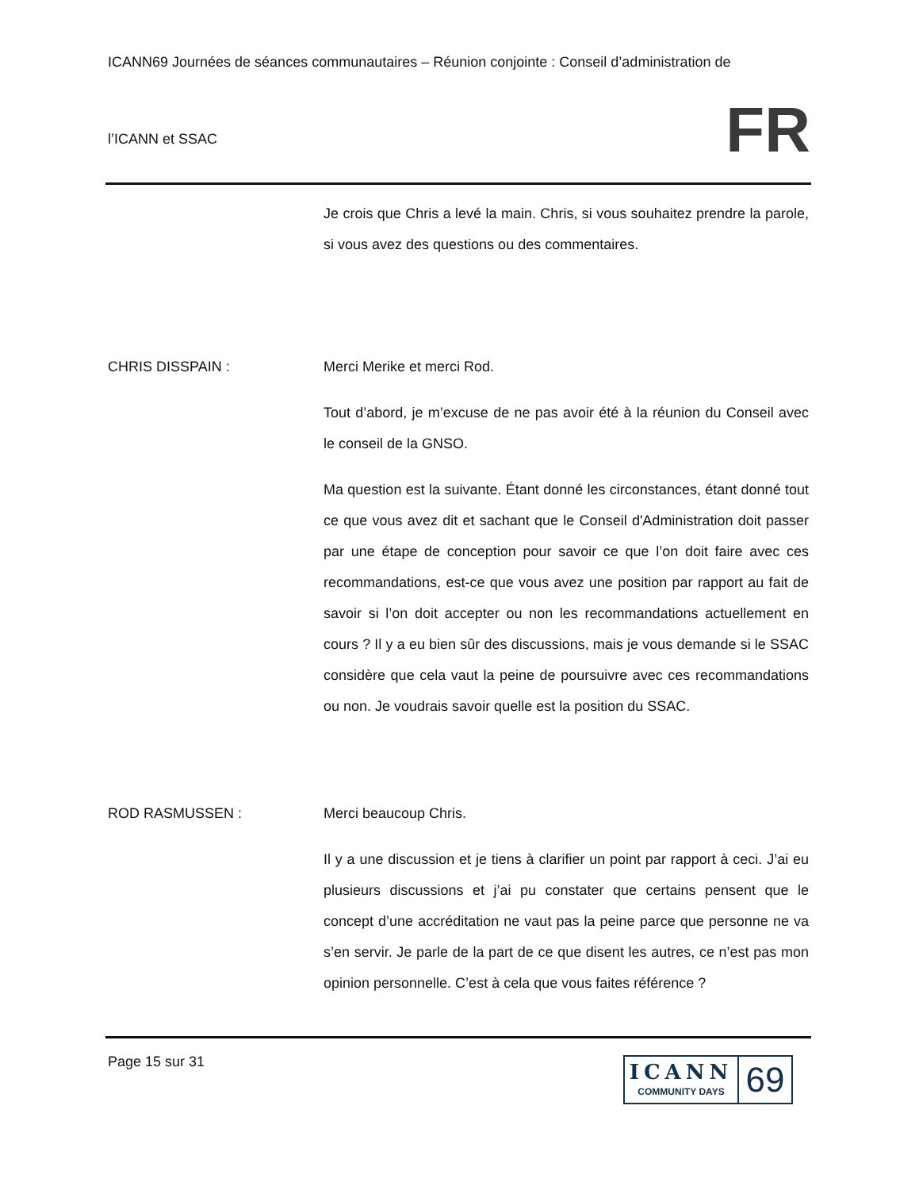ICANN69 Journées de séances communautaires – Réunion conjointe : Conseil d’administration de
l’ICANN et SSAC
FR
Je crois que Chris a levé la main. Chris, si vous souhaitez prendre la parole, si vous avez des questions ou des commentaires.
CHRIS DISSPAIN : Merci Merike et merci Rod.
Tout d’abord, je m’excuse de ne pas avoir été à la réunion du Conseil avec le conseil de la GNSO.
Ma question est la suivante. Étant donné les circonstances, étant donné tout ce que vous avez dit et sachant que le Conseil d'Administration doit passer par une étape de conception pour savoir ce que l’on doit faire avec ces recommandations, est-ce que vous avez une position par rapport au fait de savoir si l’on doit accepter ou non les recommandations actuellement en cours ? Il y a eu bien sûr des discussions, mais je vous demande si le SSAC considère que cela vaut la peine de poursuivre avec ces recommandations ou non. Je voudrais savoir quelle est la position du SSAC.
ROD RASMUSSEN : Merci beaucoup Chris.
Il y a une discussion et je tiens à clarifier un point par rapport à ceci. J’ai eu plusieurs discussions et j’ai pu constater que certains pensent que le concept d’une accréditation ne vaut pas la peine parce que personne ne va s’en servir. Je parle de la part de ce que disent les autres, ce n’est pas mon opinion personnelle. C’est à cela que vous faites référence ?
Page 15 sur 31
ICANN
COMMUNITY DAYS
69